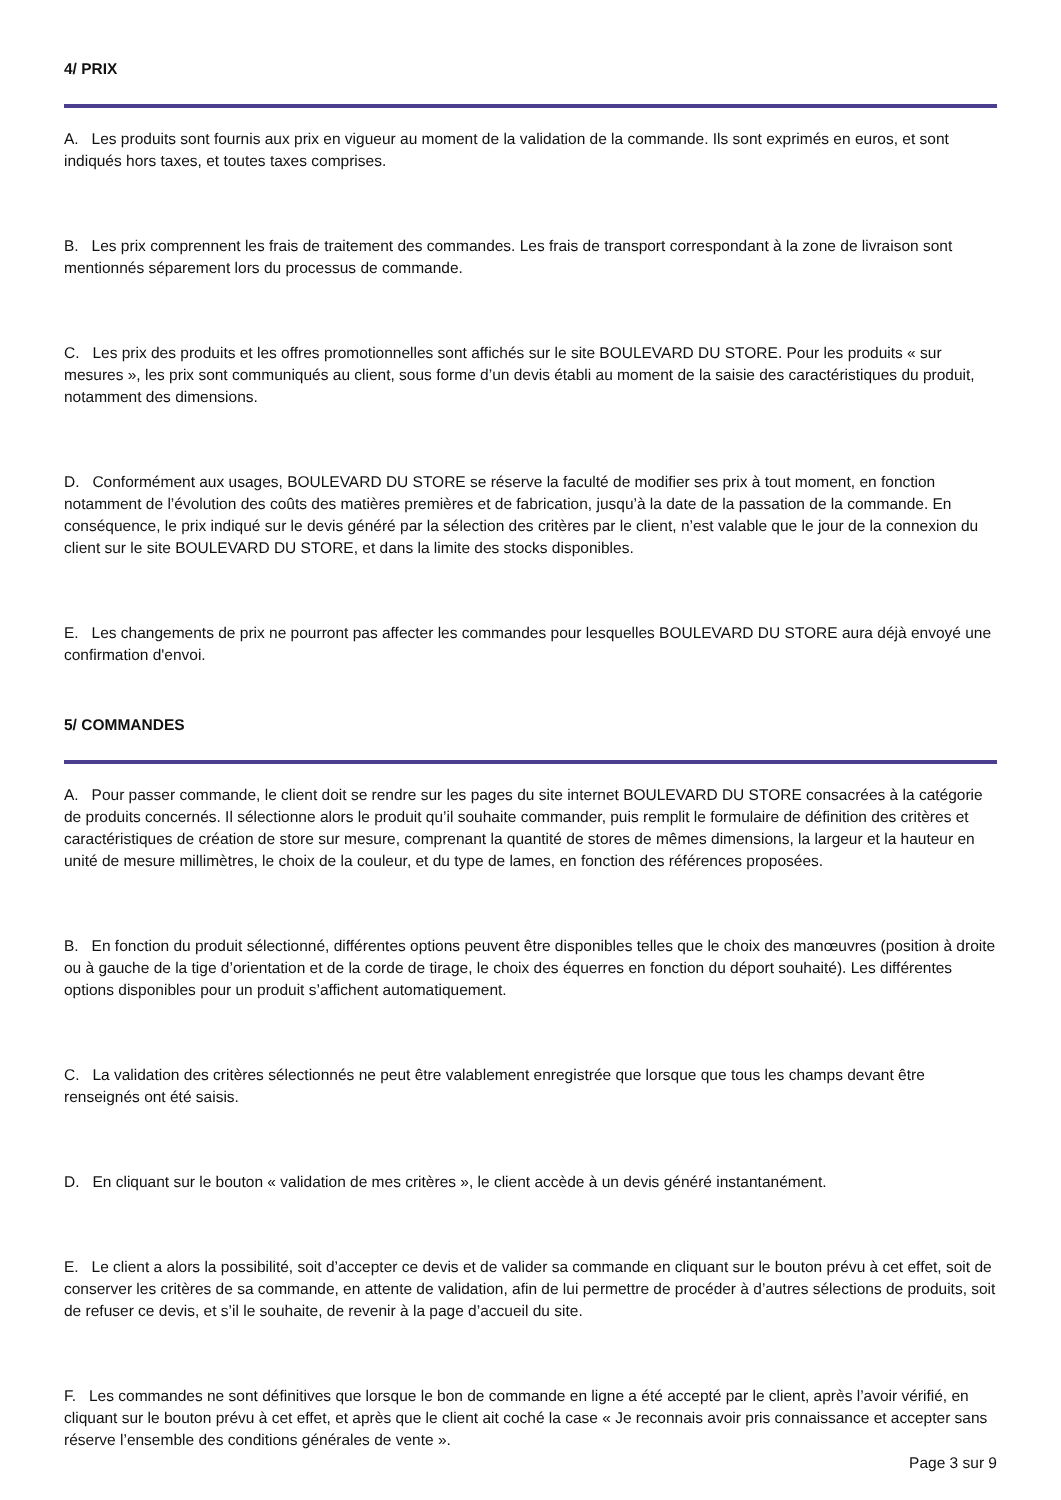4/ PRIX
A. Les produits sont fournis aux prix en vigueur au moment de la validation de la commande. Ils sont exprimés en euros, et sont indiqués hors taxes, et toutes taxes comprises.
B. Les prix comprennent les frais de traitement des commandes. Les frais de transport correspondant à la zone de livraison sont mentionnés séparement lors du processus de commande.
C. Les prix des produits et les offres promotionnelles sont affichés sur le site BOULEVARD DU STORE. Pour les produits « sur mesures », les prix sont communiqués au client, sous forme d’un devis établi au moment de la saisie des caractéristiques du produit, notamment des dimensions.
D. Conformément aux usages, BOULEVARD DU STORE se réserve la faculté de modifier ses prix à tout moment, en fonction notamment de l’évolution des coûts des matières premières et de fabrication, jusqu’à la date de la passation de la commande. En conséquence, le prix indiqué sur le devis généré par la sélection des critères par le client, n’est valable que le jour de la connexion du client sur le site BOULEVARD DU STORE, et dans la limite des stocks disponibles.
E. Les changements de prix ne pourront pas affecter les commandes pour lesquelles BOULEVARD DU STORE aura déjà envoyé une confirmation d'envoi.
5/ COMMANDES
A. Pour passer commande, le client doit se rendre sur les pages du site internet BOULEVARD DU STORE consacrées à la catégorie de produits concernés. Il sélectionne alors le produit qu’il souhaite commander, puis remplit le formulaire de définition des critères et caractéristiques de création de store sur mesure, comprenant la quantité de stores de mêmes dimensions, la largeur et la hauteur en unité de mesure millimètres, le choix de la couleur, et du type de lames, en fonction des références proposées.
B. En fonction du produit sélectionné, différentes options peuvent être disponibles telles que le choix des manœuvres (position à droite ou à gauche de la tige d’orientation et de la corde de tirage, le choix des équerres en fonction du déport souhaité). Les différentes options disponibles pour un produit s’affichent automatiquement.
C. La validation des critères sélectionnés ne peut être valablement enregistrée que lorsque que tous les champs devant être renseignés ont été saisis.
D. En cliquant sur le bouton « validation de mes critères », le client accède à un devis généré instantanément.
E. Le client a alors la possibilité, soit d’accepter ce devis et de valider sa commande en cliquant sur le bouton prévu à cet effet, soit de conserver les critères de sa commande, en attente de validation, afin de lui permettre de procéder à d’autres sélections de produits, soit de refuser ce devis, et s’il le souhaite, de revenir à la page d’accueil du site.
F. Les commandes ne sont définitives que lorsque le bon de commande en ligne a été accepté par le client, après l’avoir vérifié, en cliquant sur le bouton prévu à cet effet, et après que le client ait coché la case « Je reconnais avoir pris connaissance et accepter sans réserve l’ensemble des conditions générales de vente ».
Page 3 sur 9